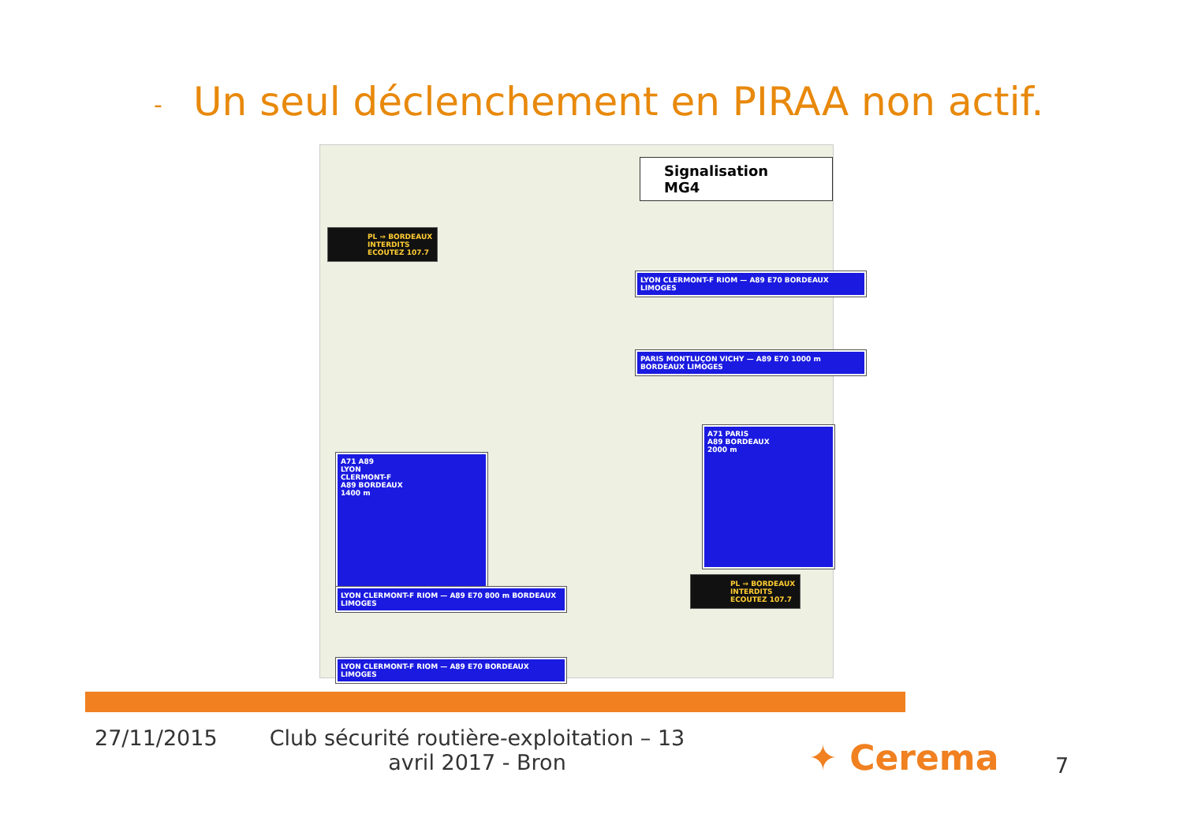- Un seul déclenchement en PIRAA non actif.
Signalisation MG4
PL ⇒ BORDEAUX
INTERDITS
ECOUTEZ 107.7
A71 A89
LYON
CLERMONT-F
A89 BORDEAUX
1400 m
LYON CLERMONT-F RIOM — A89 E70 BORDEAUX LIMOGES
PARIS MONTLUÇON VICHY — A89 E70 1000 m BORDEAUX LIMOGES
A71 PARIS
A89 BORDEAUX
2000 m
PL ⇒ BORDEAUX
INTERDITS
ECOUTEZ 107.7
LYON CLERMONT-F RIOM — A89 E70 800 m BORDEAUX LIMOGES
LYON CLERMONT-F RIOM — A89 E70 BORDEAUX LIMOGES
27/11/2015 Club sécurité routière-exploitation – 13 avril 2017 - Bron
✦ Cerema 7